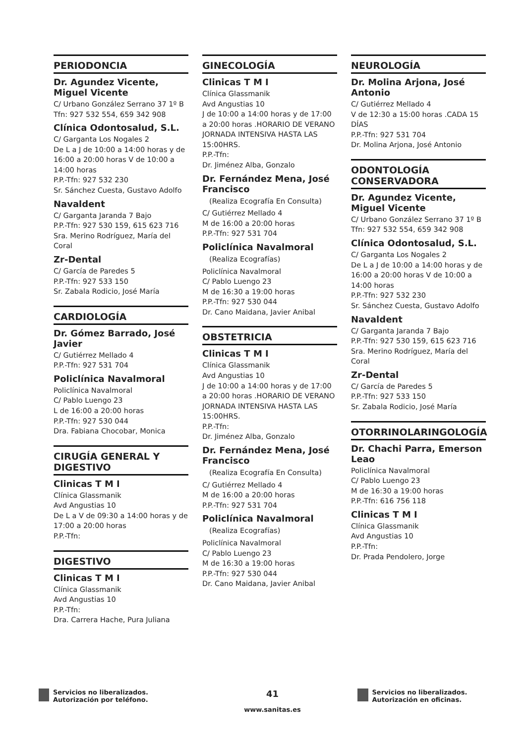PERIODONCIA
Dr. Agundez Vicente, Miguel Vicente
C/ Urbano González Serrano 37 1º B
Tfn: 927 532 554, 659 342 908
Clínica Odontosalud, S.L.
C/ Garganta Los Nogales 2
De L a J de 10:00 a 14:00 horas y de 16:00 a 20:00 horas V de 10:00 a 14:00 horas
P.P.-Tfn: 927 532 230
Sr. Sánchez Cuesta, Gustavo Adolfo
Navaldent
C/ Garganta Jaranda 7 Bajo
P.P.-Tfn: 927 530 159, 615 623 716
Sra. Merino Rodríguez, María del Coral
Zr-Dental
C/ García de Paredes 5
P.P.-Tfn: 927 533 150
Sr. Zabala Rodicio, José María
CARDIOLOGÍA
Dr. Gómez Barrado, José Javier
C/ Gutiérrez Mellado 4
P.P.-Tfn: 927 531 704
Policlínica Navalmoral
Policlínica Navalmoral
C/ Pablo Luengo 23
L de 16:00 a 20:00 horas
P.P.-Tfn: 927 530 044
Dra. Fabiana Chocobar, Monica
CIRUGÍA GENERAL Y DIGESTIVO
Clinicas T M I
Clínica Glassmanik
Avd Angustias 10
De L a V de 09:30 a 14:00 horas y de 17:00 a 20:00 horas
P.P.-Tfn:
DIGESTIVO
Clinicas T M I
Clínica Glassmanik
Avd Angustias 10
P.P.-Tfn:
Dra. Carrera Hache, Pura Juliana
GINECOLOGÍA
Clinicas T M I
Clínica Glassmanik
Avd Angustias 10
J de 10:00 a 14:00 horas y de 17:00 a 20:00 horas .HORARIO DE VERANO JORNADA INTENSIVA HASTA LAS 15:00HRS.
P.P.-Tfn:
Dr. Jiménez Alba, Gonzalo
Dr. Fernández Mena, José Francisco
(Realiza Ecografía En Consulta)
C/ Gutiérrez Mellado 4
M de 16:00 a 20:00 horas
P.P.-Tfn: 927 531 704
Policlínica Navalmoral
(Realiza Ecografías)
Policlínica Navalmoral
C/ Pablo Luengo 23
M de 16:30 a 19:00 horas
P.P.-Tfn: 927 530 044
Dr. Cano Maidana, Javier Anibal
OBSTETRICIA
Clinicas T M I
Clínica Glassmanik
Avd Angustias 10
J de 10:00 a 14:00 horas y de 17:00 a 20:00 horas .HORARIO DE VERANO JORNADA INTENSIVA HASTA LAS 15:00HRS.
P.P.-Tfn:
Dr. Jiménez Alba, Gonzalo
Dr. Fernández Mena, José Francisco
(Realiza Ecografía En Consulta)
C/ Gutiérrez Mellado 4
M de 16:00 a 20:00 horas
P.P.-Tfn: 927 531 704
Policlínica Navalmoral
(Realiza Ecografías)
Policlínica Navalmoral
C/ Pablo Luengo 23
M de 16:30 a 19:00 horas
P.P.-Tfn: 927 530 044
Dr. Cano Maidana, Javier Anibal
NEUROLOGÍA
Dr. Molina Arjona, José Antonio
C/ Gutiérrez Mellado 4
V de 12:30 a 15:00 horas .CADA 15 DÍAS
P.P.-Tfn: 927 531 704
Dr. Molina Arjona, José Antonio
ODONTOLOGÍA CONSERVADORA
Dr. Agundez Vicente, Miguel Vicente
C/ Urbano González Serrano 37 1º B
Tfn: 927 532 554, 659 342 908
Clínica Odontosalud, S.L.
C/ Garganta Los Nogales 2
De L a J de 10:00 a 14:00 horas y de 16:00 a 20:00 horas V de 10:00 a 14:00 horas
P.P.-Tfn: 927 532 230
Sr. Sánchez Cuesta, Gustavo Adolfo
Navaldent
C/ Garganta Jaranda 7 Bajo
P.P.-Tfn: 927 530 159, 615 623 716
Sra. Merino Rodríguez, María del Coral
Zr-Dental
C/ García de Paredes 5
P.P.-Tfn: 927 533 150
Sr. Zabala Rodicio, José María
OTORRINOLARINGOLOGÍA
Dr. Chachi Parra, Emerson Leao
Policlínica Navalmoral
C/ Pablo Luengo 23
M de 16:30 a 19:00 horas
P.P.-Tfn: 616 756 118
Clinicas T M I
Clínica Glassmanik
Avd Angustias 10
P.P.-Tfn:
Dr. Prada Pendolero, Jorge
Servicios no liberalizados. Autorización por teléfono.
41
www.sanitas.es
Servicios no liberalizados. Autorización en oficinas.